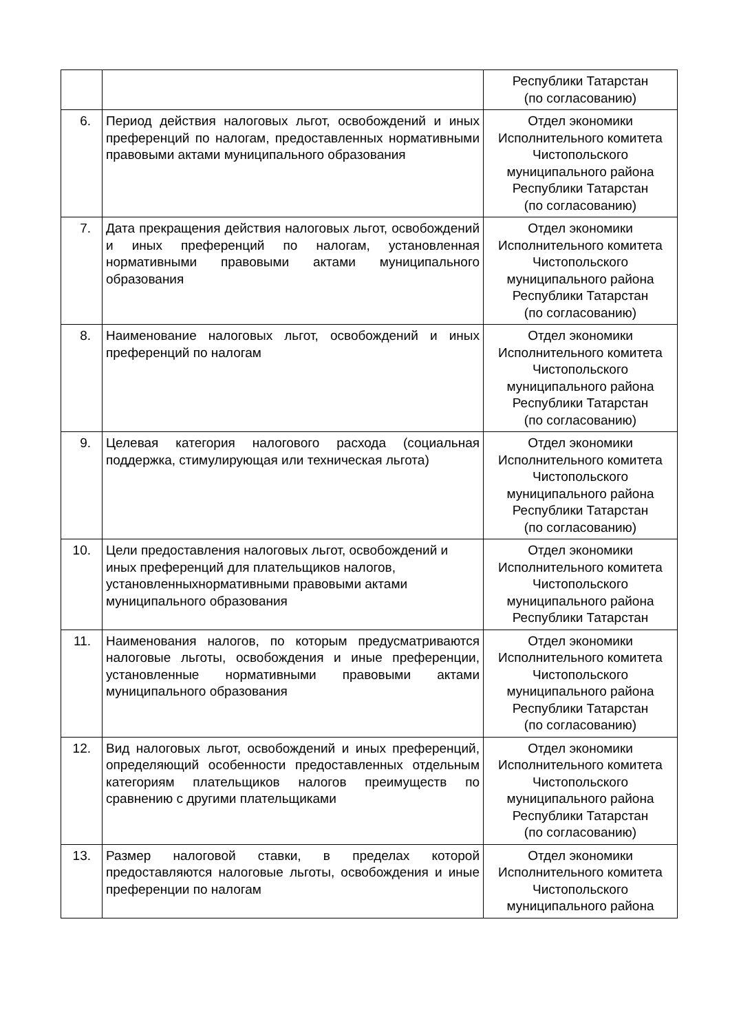| | | Республики Татарстан (по согласованию) |
| 6. | Период действия налоговых льгот, освобождений и иных преференций по налогам, предоставленных нормативными правовыми актами муниципального образования | Отдел экономики Исполнительного комитета Чистопольского муниципального района Республики Татарстан (по согласованию) |
| 7. | Дата прекращения действия налоговых льгот, освобождений и иных преференций по налогам, установленная нормативными правовыми актами муниципального образования | Отдел экономики Исполнительного комитета Чистопольского муниципального района Республики Татарстан (по согласованию) |
| 8. | Наименование налоговых льгот, освобождений и иных преференций по налогам | Отдел экономики Исполнительного комитета Чистопольского муниципального района Республики Татарстан (по согласованию) |
| 9. | Целевая категория налогового расхода (социальная поддержка, стимулирующая или техническая льгота) | Отдел экономики Исполнительного комитета Чистопольского муниципального района Республики Татарстан (по согласованию) |
| 10. | Цели предоставления налоговых льгот, освобождений и иных преференций для плательщиков налогов, установленныхнормативными правовыми актами муниципального образования | Отдел экономики Исполнительного комитета Чистопольского муниципального района Республики Татарстан |
| 11. | Наименования налогов, по которым предусматриваются налоговые льготы, освобождения и иные преференции, установленные нормативными правовыми актами муниципального образования | Отдел экономики Исполнительного комитета Чистопольского муниципального района Республики Татарстан (по согласованию) |
| 12. | Вид налоговых льгот, освобождений и иных преференций, определяющий особенности предоставленных отдельным категориям плательщиков налогов преимуществ по сравнению с другими плательщиками | Отдел экономики Исполнительного комитета Чистопольского муниципального района Республики Татарстан (по согласованию) |
| 13. | Размер налоговой ставки, в пределах которой предоставляются налоговые льготы, освобождения и иные преференции по налогам | Отдел экономики Исполнительного комитета Чистопольского муниципального района |